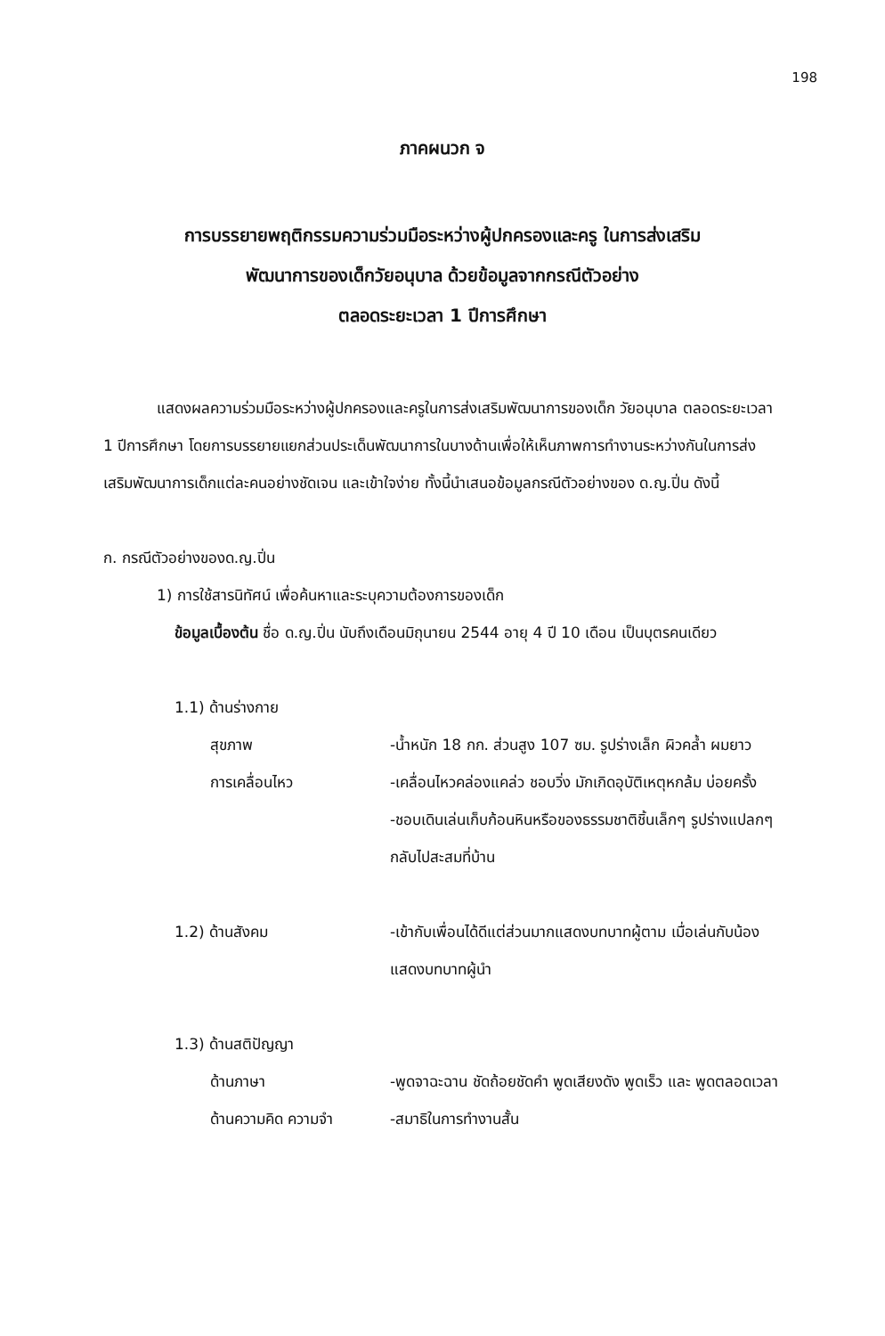198
ภาคผนวก จ
การบรรยายพฤติกรรมความร่วมมือระหว่างผู้ปกครองและครู ในการส่งเสริม
พัฒนาการของเด็กวัยอนุบาล ด้วยข้อมูลจากกรณีตัวอย่าง
ตลอดระยะเวลา 1 ปีการศึกษา
แสดงผลความร่วมมือระหว่างผู้ปกครองและครูในการส่งเสริมพัฒนาการของเด็ก วัยอนุบาล ตลอดระยะเวลา 1 ปีการศึกษา โดยการบรรยายแยกส่วนประเด็นพัฒนาการในบางด้านเพื่อให้เห็นภาพการทำงานระหว่างกันในการส่งเสริมพัฒนาการเด็กแต่ละคนอย่างชัดเจน และเข้าใจง่าย ทั้งนี้นำเสนอข้อมูลกรณีตัวอย่างของ ด.ญ.ปิ่น ดังนี้
ก. กรณีตัวอย่างของด.ญ.ปิ่น
1) การใช้สารนิทัศน์ เพื่อค้นหาและระบุความต้องการของเด็ก
ข้อมูลเบื้องต้น ชื่อ ด.ญ.ปิ่น นับถึงเดือนมิถุนายน 2544 อายุ 4 ปี 10 เดือน เป็นบุตรคนเดียว
1.1) ด้านร่างกาย
สุขภาพ -น้ำหนัก 18 กก. ส่วนสูง 107 ซม. รูปร่างเล็ก ผิวคล้ำ ผมยาว
การเคลื่อนไหว -เคลื่อนไหวคล่องแคล่ว ชอบวิ่ง มักเกิดอุบัติเหตุหกล้ม บ่อยครั้ง
-ชอบเดินเล่นเก็บก้อนหินหรือของธรรมชาติชิ้นเล็กๆ รูปร่างแปลกๆกลับไปสะสมที่บ้าน
1.2) ด้านสังคม -เข้ากับเพื่อนได้ดีแต่ส่วนมากแสดงบทบาทผู้ตาม เมื่อเล่นกับน้องแสดงบทบาทผู้นำ
1.3) ด้านสติปัญญา
ด้านภาษา -พูดจาฉะฉาน ชัดถ้อยชัดคำ พูดเสียงดัง พูดเร็ว และ พูดตลอดเวลา
ด้านความคิด ความจำ -สมาธิในการทำงานสั้น